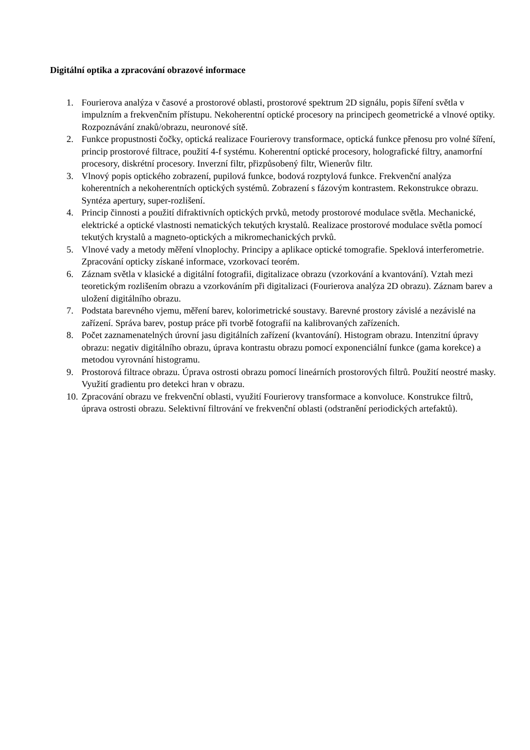Digitální optika a zpracování obrazové informace
1. Fourierova analýza v časové a prostorové oblasti, prostorové spektrum 2D signálu, popis šíření světla v impulzním a frekvenčním přístupu. Nekoherentní optické procesory na principech geometrické a vlnové optiky. Rozpoznávání znaků/obrazu, neuronové sítě.
2. Funkce propustnosti čočky, optická realizace Fourierovy transformace, optická funkce přenosu pro volné šíření, princip prostorové filtrace, použití 4-f systému. Koherentní optické procesory, holografické filtry, anamorfní procesory, diskrétní procesory. Inverzní filtr, přizpůsobený filtr, Wienerův filtr.
3. Vlnový popis optického zobrazení, pupilová funkce, bodová rozptylová funkce. Frekvenční analýza koherentních a nekoherentních optických systémů. Zobrazení s fázovým kontrastem. Rekonstrukce obrazu. Syntéza apertury, super-rozlišení.
4. Princip činnosti a použití difraktivních optických prvků, metody prostorové modulace světla. Mechanické, elektrické a optické vlastnosti nematických tekutých krystalů. Realizace prostorové modulace světla pomocí tekutých krystalů a magneto-optických a mikromechanických prvků.
5. Vlnové vady a metody měření vlnoplochy. Principy a aplikace optické tomografie. Speklová interferometrie. Zpracování opticky získané informace, vzorkovací teorém.
6. Záznam světla v klasické a digitální fotografii, digitalizace obrazu (vzorkování a kvantování). Vztah mezi teoretickým rozlišením obrazu a vzorkováním při digitalizaci (Fourierova analýza 2D obrazu). Záznam barev a uložení digitálního obrazu.
7. Podstata barevného vjemu, měření barev, kolorimetrické soustavy. Barevné prostory závislé a nezávislé na zařízení. Správa barev, postup práce při tvorbě fotografií na kalibrovaných zařízeních.
8. Počet zaznamenatelných úrovní jasu digitálních zařízení (kvantování). Histogram obrazu. Intenzitní úpravy obrazu: negativ digitálního obrazu, úprava kontrastu obrazu pomocí exponenciální funkce (gama korekce) a metodou vyrovnání histogramu.
9. Prostorová filtrace obrazu. Úprava ostrosti obrazu pomocí lineárních prostorových filtrů. Použití neostré masky. Využití gradientu pro detekci hran v obrazu.
10. Zpracování obrazu ve frekvenční oblasti, využití Fourierovy transformace a konvoluce. Konstrukce filtrů, úprava ostrosti obrazu. Selektivní filtrování ve frekvenční oblasti (odstranění periodických artefaktů).